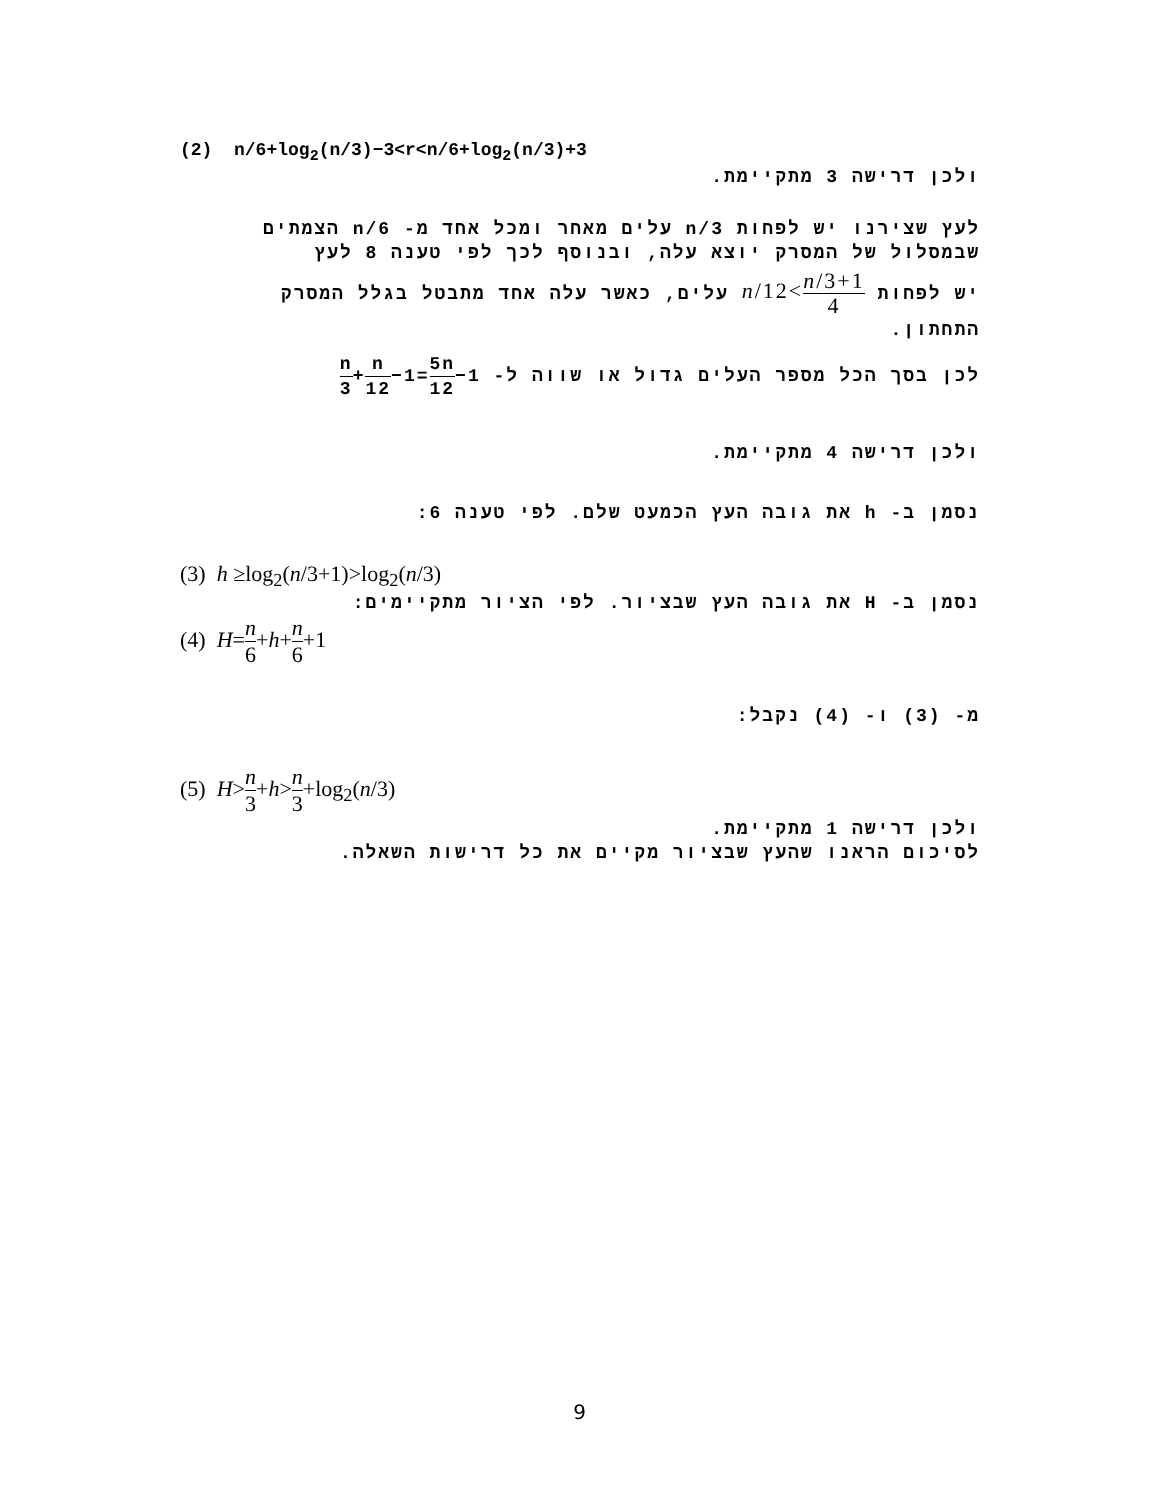(2) n/6+log<sub>2</sub>(n/3)−3<r<n/6+log<sub>2</sub>(n/3)+3
ולכן דרישה 3 מתקיימת.
לעץ שצירנו יש לפחות n/3 עלים מאחר ומכל אחד מ- n/6 הצמתים שבמסלול של המסרק יוצא עלה, ובנוסף לכך לפי טענה 8 לעץ
יש לפחות n/3+1 4>n/12 עלים, כאשר עלה אחד מתבטל בגלל המסרק התחתון.
לכן בסך הכל מספר העלים גדול או שווה ל- n 3+n 12−1=5n 12−1
ולכן דרישה 4 מתקיימת.
נסמן ב- h את גובה העץ הכמעט שלם. לפי טענה 6:
(3) h ≥log<sub>2</sub>(n/3+1)>log<sub>2</sub>(n/3)
נסמן ב- H את גובה העץ שבציור. לפי הציור מתקיימים:
(4) H=n 6+h+n 6+1
מ- (3) ו- (4) נקבל:
(5) H>n 3+h>n 3+log<sub>2</sub>(n/3)
ולכן דרישה 1 מתקיימת.
לסיכום הראנו שהעץ שבציור מקיים את כל דרישות השאלה.
9